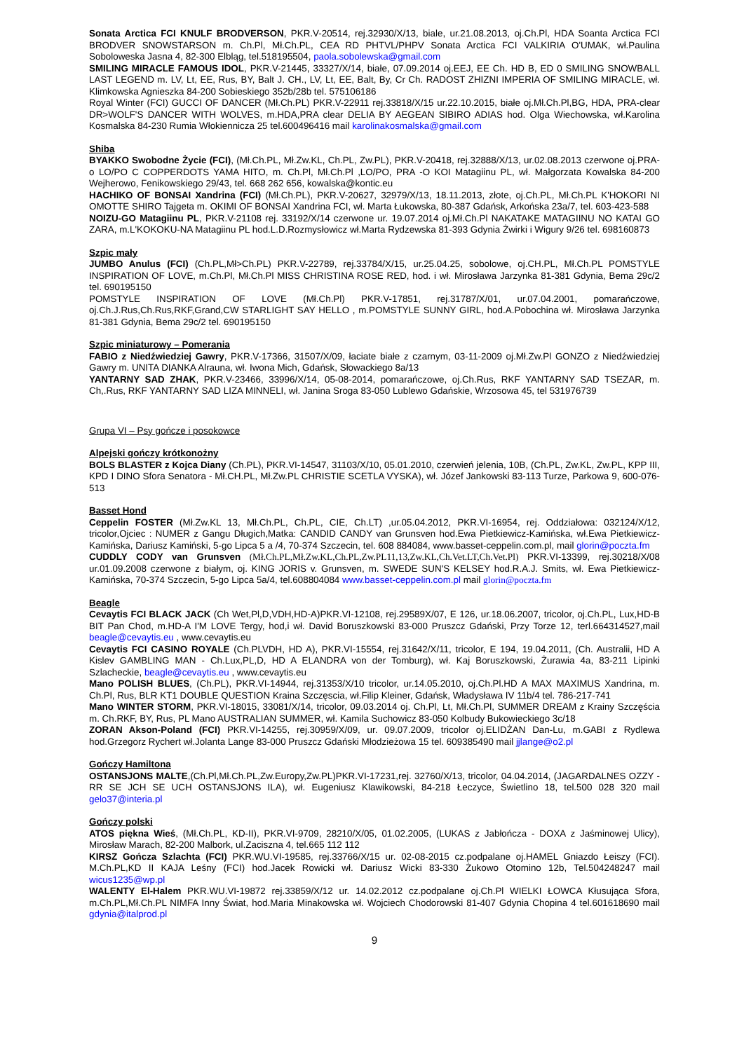Sonata Arctica FCI KNULF BRODVERSON, PKR.V-20514, rej.32930/X/13, biale, ur.21.08.2013, oj.Ch.Pl, HDA Soanta Arctica FCI BRODVER SNOWSTARSON m. Ch.Pl, Mł.Ch.PL, CEA RD PHTVL/PHPV Sonata Arctica FCI VALKIRIA O'UMAK, wł.Paulina Soboloweska Jasna 4, 82-300 Elbląg, tel.518195504, paola.sobolewska@gmail.com
SMILING MIRACLE FAMOUS IDOL, PKR.V-21445, 33327/X/14, białe, 07.09.2014 oj.EEJ, EE Ch. HD B, ED 0 SMILING SNOWBALL LAST LEGEND m. LV, Lt, EE, Rus, BY, Balt J. CH., LV, Lt, EE, Balt, By, Cr Ch. RADOST ZHIZNI IMPERIA OF SMILING MIRACLE, wł. Klimkowska Agnieszka 84-200 Sobieskiego 352b/28b tel. 575106186
Royal Winter (FCI) GUCCI OF DANCER (Mł.Ch.PL) PKR.V-22911 rej.33818/X/15 ur.22.10.2015, białe oj.Mł.Ch.Pl,BG, HDA, PRA-clear DR>WOLF'S DANCER WITH WOLVES, m.HDA,PRA clear DELIA BY AEGEAN SIBIRO ADIAS hod. Olga Wiechowska, wł.Karolina Kosmalska 84-230 Rumia Włokiennicza 25 tel.600496416 mail karolinakosmalska@gmail.com
Shiba
BYAKKO Swobodne Życie (FCI), (Mł.Ch.PL, Mł.Zw.KL, Ch.PL, Zw.PL), PKR.V-20418, rej.32888/X/13, ur.02.08.2013 czerwone oj.PRA-o LO/PO C COPPERDOTS YAMA HITO, m. Ch.Pl, Mł.Ch.Pl ,LO/PO, PRA -O KOI Matagiinu PL, wł. Małgorzata Kowalska 84-200 Wejherowo, Fenikowskiego 29/43, tel. 668 262 656, kowalska@kontic.eu
HACHIKO OF BONSAI Xandrina (FCI) (Mł.Ch.PL), PKR.V-20627, 32979/X/13, 18.11.2013, złote, oj.Ch.PL, Mł.Ch.PL K'HOKORI NI OMOTTE SHIRO Tajgeta m. OKIMI OF BONSAI Xandrina FCI, wł. Marta Łukowska, 80-387 Gdańsk, Arkońska 23a/7, tel. 603-423-588
NOIZU-GO Matagiinu PL, PKR.V-21108 rej. 33192/X/14 czerwone ur. 19.07.2014 oj.Mł.Ch.Pl NAKATAKE MATAGIINU NO KATAI GO ZARA, m.L'KOKOKU-NA Matagiinu PL hod.L.D.Rozmysłowicz wł.Marta Rydzewska 81-393 Gdynia Żwirki i Wigury 9/26 tel. 698160873
Szpic mały
JUMBO Anulus (FCI) (Ch.PL,Mł>Ch.PL) PKR.V-22789, rej.33784/X/15, ur.25.04.25, sobolowe, oj.CH.PL, Mł.Ch.PL POMSTYLE INSPIRATION OF LOVE, m.Ch.Pl, Mł.Ch.Pl MISS CHRISTINA ROSE RED, hod. i wł. Mirosława Jarzynka 81-381 Gdynia, Bema 29c/2 tel. 690195150
POMSTYLE INSPIRATION OF LOVE (Mł.Ch.Pl) PKR.V-17851, rej.31787/X/01, ur.07.04.2001, pomarańczowe, oj.Ch.J.Rus,Ch.Rus,RKF,Grand,CW STARLIGHT SAY HELLO , m.POMSTYLE SUNNY GIRL, hod.A.Pobochina wł. Mirosława Jarzynka 81-381 Gdynia, Bema 29c/2 tel. 690195150
Szpic miniaturowy – Pomerania
FABIO z Niedźwiedziej Gawry, PKR.V-17366, 31507/X/09, łaciate białe z czarnym, 03-11-2009 oj.Mł.Zw.Pl GONZO z Niedźwiedziej Gawry m. UNITA DIANKA Alrauna, wł. Iwona Mich, Gdańsk, Słowackiego 8a/13
YANTARNY SAD ZHAK, PKR.V-23466, 33996/X/14, 05-08-2014, pomarańczowe, oj.Ch.Rus, RKF YANTARNY SAD TSEZAR, m. Ch,.Rus, RKF YANTARNY SAD LIZA MINNELI, wł. Janina Sroga 83-050 Lublewo Gdańskie, Wrzosowa 45, tel 531976739
Grupa VI – Psy gończe i posokowce
Alpejski gończy krótkonożny
BOLS BLASTER z Kojca Diany (Ch.PL), PKR.VI-14547, 31103/X/10, 05.01.2010, czerwień jelenia, 10B, (Ch.PL, Zw.KL, Zw.PL, KPP III, KPD I DINO Sfora Senatora - Mł.CH.PL, Mł.Zw.PL CHRISTIE SCETLA VYSKA), wł. Józef Jankowski 83-113 Turze, Parkowa 9, 600-076-513
Basset Hond
Ceppelin FOSTER (Mł.Zw.KL 13, Mł.Ch.PL, Ch.PL, CIE, Ch.LT) ,ur.05.04.2012, PKR.VI-16954, rej. Oddziałowa: 032124/X/12, tricolor,Ojciec : NUMER z Gangu Długich,Matka: CANDID CANDY van Grunsven hod.Ewa Pietkiewicz-Kamińska, wł.Ewa Pietkiewicz-Kamińska, Dariusz Kamiński, 5-go Lipca 5 a /4, 70-374 Szczecin, tel. 608 884084, www.basset-ceppelin.com.pl, mail glorin@poczta.fm
CUDDLY CODY van Grunsven (Mł.Ch.PL,Mł.Zw.KL,Ch.PL,Zw.PL11,13,Zw.KL,Ch.Vet.LT,Ch.Vet.Pl) PKR.VI-13399, rej.30218/X/08 ur.01.09.2008 czerwone z białym, oj. KING JORIS v. Grunsven, m. SWEDE SUN'S KELSEY hod.R.A.J. Smits, wł. Ewa Pietkiewicz-Kamińska, 70-374 Szczecin, 5-go Lipca 5a/4, tel.608804084 www.basset-ceppelin.com.pl mail glorin@poczta.fm
Beagle
Cevaytis FCI BLACK JACK (Ch Wet,Pl,D,VDH,HD-A)PKR.VI-12108, rej.29589X/07, E 126, ur.18.06.2007, tricolor, oj.Ch.PL, Lux,HD-B BIT Pan Chod, m.HD-A I'M LOVE Tergy, hod,i wł. David Boruszkowski 83-000 Pruszcz Gdański, Przy Torze 12, terl.664314527,mail beagle@cevaytis.eu , www.cevaytis.eu
Cevaytis FCI CASINO ROYALE (Ch.PLVDH, HD A), PKR.VI-15554, rej.31642/X/11, tricolor, E 194, 19.04.2011, (Ch. Australii, HD A Kislev GAMBLING MAN - Ch.Lux,PL,D, HD A ELANDRA von der Tomburg), wł. Kaj Boruszkowski, Żurawia 4a, 83-211 Lipinki Szlacheckie, beagle@cevaytis.eu , www.cevaytis.eu
Mano POLISH BLUES, (Ch.PL), PKR.VI-14944, rej.31353/X/10 tricolor, ur.14.05.2010, oj.Ch.Pl.HD A MAX MAXIMUS Xandrina, m. Ch.Pl, Rus, BLR KT1 DOUBLE QUESTION Kraina Szczęscia, wł.Filip Kleiner, Gdańsk, Władysława IV 11b/4 tel. 786-217-741
Mano WINTER STORM, PKR.VI-18015, 33081/X/14, tricolor, 09.03.2014 oj. Ch.Pl, Lt, Mł.Ch.Pl, SUMMER DREAM z Krainy Szczęścia m. Ch.RKF, BY, Rus, PL Mano AUSTRALIAN SUMMER, wł. Kamila Suchowicz 83-050 Kolbudy Bukowieckiego 3c/18
ZORAN Akson-Poland (FCI) PKR.VI-14255, rej.30959/X/09, ur. 09.07.2009, tricolor oj.ELIDŻAN Dan-Lu, m.GABI z Rydlewa hod.Grzegorz Rychert wł.Jolanta Lange 83-000 Pruszcz Gdański Młodzieżowa 15 tel. 609385490 mail jjlange@o2.pl
Gończy Hamiltona
OSTANSJONS MALTE,(Ch.Pl,Mł.Ch.PL,Zw.Europy,Zw.PL)PKR.VI-17231,rej. 32760/X/13, tricolor, 04.04.2014, (JAGARDALNES OZZY - RR SE JCH SE UCH OSTANSJONS ILA), wł. Eugeniusz Klawikowski, 84-218 Łeczyce, Świetlino 18, tel.500 028 320 mail gelo37@interia.pl
Gończy polski
ATOS piękna Wieś, (Mł.Ch.PL, KD-II), PKR.VI-9709, 28210/X/05, 01.02.2005, (LUKAS z Jabłończa - DOXA z Jaśminowej Ulicy), Mirosław Marach, 82-200 Malbork, ul.Zaciszna 4, tel.665 112 112
KIRSZ Gończa Szlachta (FCI) PKR.WU.VI-19585, rej.33766/X/15 ur. 02-08-2015 cz.podpalane oj.HAMEL Gniazdo Łeiszy (FCI). M.Ch.PL,KD II KAJA Leśny (FCI) hod.Jacek Rowicki wł. Dariusz Wicki 83-330 Żukowo Otomino 12b, Tel.504248247 mail wicus1235@wp.pl
WALENTY El-Halem PKR.WU.VI-19872 rej.33859/X/12 ur. 14.02.2012 cz.podpalane oj.Ch.Pl WIELKI ŁOWCA Kłusująca Sfora, m.Ch.PL,Mł.Ch.PL NIMFA Inny Świat, hod.Maria Minakowska wł. Wojciech Chodorowski 81-407 Gdynia Chopina 4 tel.601618690 mail gdynia@italprod.pl
9